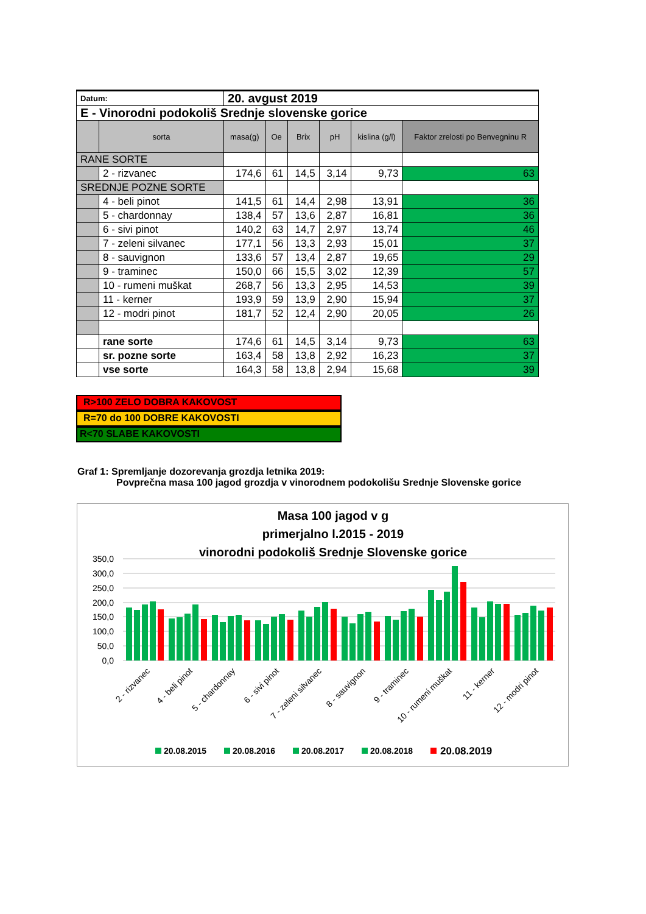| Datum: | | 20. avgust 2019 | | | | | |
| E - Vinorodni podokoliš Srednje slovenske gorice | | | | | | | |
| | sorta | masa(g) | Oe | Brix | pH | kislina (g/l) | Faktor zrelosti po Benvegninu R |
| RANE SORTE | | | | | | | |
| | 2 - rizvanec | 174,6 | 61 | 14,5 | 3,14 | 9,73 | 63 |
| SREDNJE POZNE SORTE | | | | | | | |
| | 4 - beli pinot | 141,5 | 61 | 14,4 | 2,98 | 13,91 | 36 |
| | 5 - chardonnay | 138,4 | 57 | 13,6 | 2,87 | 16,81 | 36 |
| | 6 - sivi pinot | 140,2 | 63 | 14,7 | 2,97 | 13,74 | 46 |
| | 7 - zeleni silvanec | 177,1 | 56 | 13,3 | 2,93 | 15,01 | 37 |
| | 8 - sauvignon | 133,6 | 57 | 13,4 | 2,87 | 19,65 | 29 |
| | 9 - traminec | 150,0 | 66 | 15,5 | 3,02 | 12,39 | 57 |
| | 10 - rumeni muškat | 268,7 | 56 | 13,3 | 2,95 | 14,53 | 39 |
| | 11 - kerner | 193,9 | 59 | 13,9 | 2,90 | 15,94 | 37 |
| | 12 - modri pinot | 181,7 | 52 | 12,4 | 2,90 | 20,05 | 26 |
| | rane sorte | 174,6 | 61 | 14,5 | 3,14 | 9,73 | 63 |
| | sr. pozne sorte | 163,4 | 58 | 13,8 | 2,92 | 16,23 | 37 |
| | vse sorte | 164,3 | 58 | 13,8 | 2,94 | 15,68 | 39 |
R>100 ZELO DOBRA KAKOVOST
R=70 do 100 DOBRE KAKOVOSTI
R<70 SLABE KAKOVOSTI
Graf 1: Spremljanje dozorevanja grozdja letnika 2019:
Povprečna masa 100 jagod grozdja v vinorodnem podokolišu Srednje Slovenske gorice
Masa 100 jagod v g
primerjalno l.2015 - 2019
vinorodni podokoliš Srednje Slovenske gorice
350,0
300,0
250,0
200,0
150,0
100,0
50,0
0,0
2 - rizvanec
4 - beli pinot
5 - chardonnay
6 - sivi pinot
7 - zeleni silvanec
8 - sauvignon
9 - traminec
10 - rumeni muškat
11 - kerner
12 - modri pinot
20.08.2015
20.08.2016
20.08.2017
20.08.2018
20.08.2019